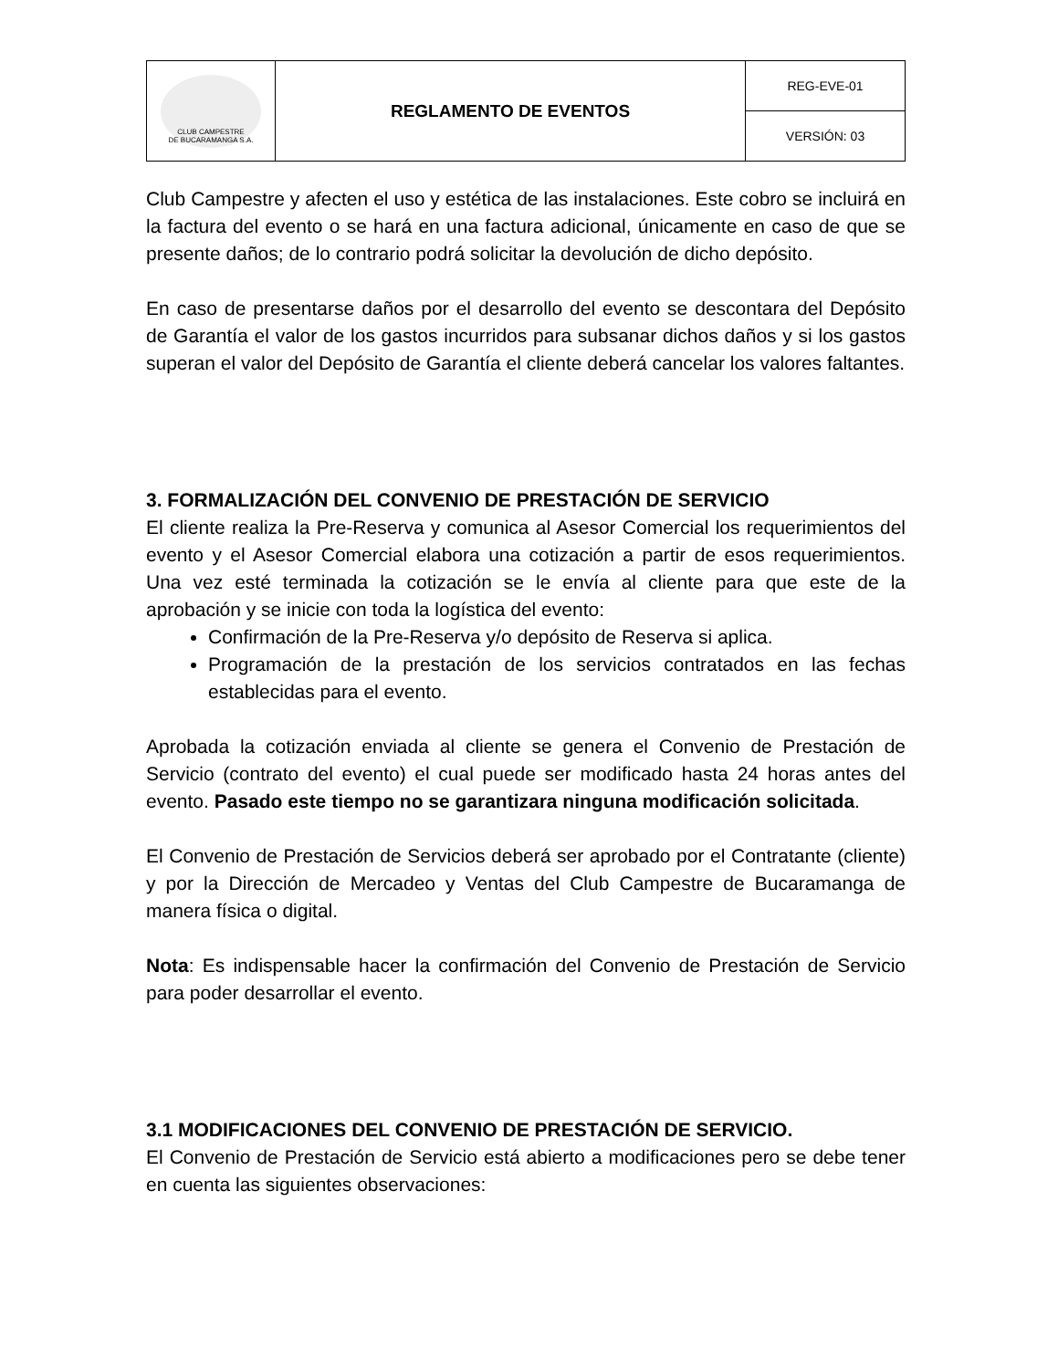| CLUB CAMPESTRE DE BUCARAMANGA S.A. | REGLAMENTO DE EVENTOS | REG-EVE-01 |
| | | VERSIÓN: 03 |
Club Campestre y afecten el uso y estética de las instalaciones. Este cobro se incluirá en la factura del evento o se hará en una factura adicional, únicamente en caso de que se presente daños; de lo contrario podrá solicitar la devolución de dicho depósito.
En caso de presentarse daños por el desarrollo del evento se descontara del Depósito de Garantía el valor de los gastos incurridos para subsanar dichos daños y si los gastos superan el valor del Depósito de Garantía el cliente deberá cancelar los valores faltantes.
3. FORMALIZACIÓN DEL CONVENIO DE PRESTACIÓN DE SERVICIO
El cliente realiza la Pre-Reserva y comunica al Asesor Comercial los requerimientos del evento y el Asesor Comercial elabora una cotización a partir de esos requerimientos. Una vez esté terminada la cotización se le envía al cliente para que este de la aprobación y se inicie con toda la logística del evento:
Confirmación de la Pre-Reserva y/o depósito de Reserva si aplica.
Programación de la prestación de los servicios contratados en las fechas establecidas para el evento.
Aprobada la cotización enviada al cliente se genera el Convenio de Prestación de Servicio (contrato del evento) el cual puede ser modificado hasta 24 horas antes del evento. Pasado este tiempo no se garantizara ninguna modificación solicitada.
El Convenio de Prestación de Servicios deberá ser aprobado por el Contratante (cliente) y por la Dirección de Mercadeo y Ventas del Club Campestre de Bucaramanga de manera física o digital.
Nota: Es indispensable hacer la confirmación del Convenio de Prestación de Servicio para poder desarrollar el evento.
3.1 MODIFICACIONES DEL CONVENIO DE PRESTACIÓN DE SERVICIO.
El Convenio de Prestación de Servicio está abierto a modificaciones pero se debe tener en cuenta las siguientes observaciones: